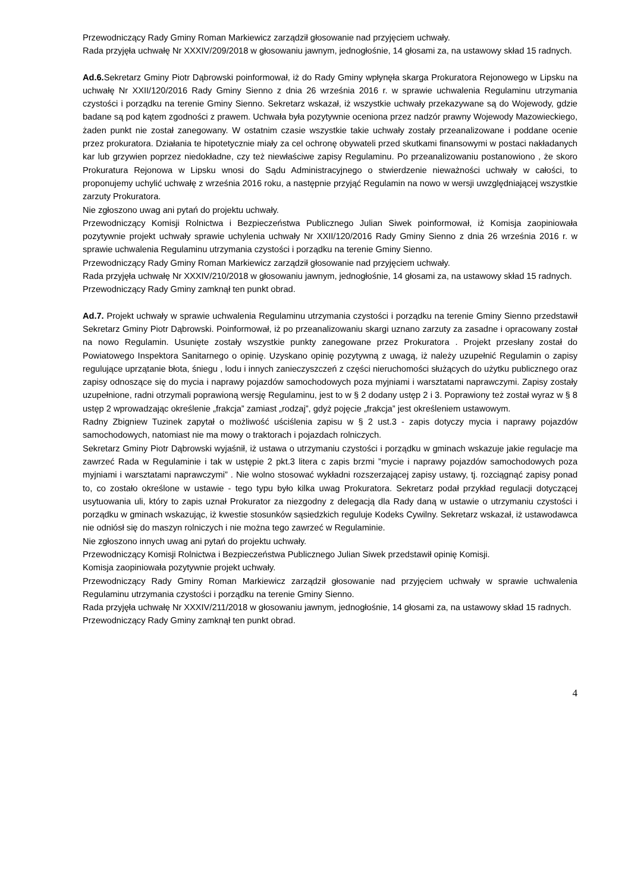Przewodniczący Rady Gminy Roman Markiewicz zarządził głosowanie nad przyjęciem uchwały.
Rada przyjęła uchwałę Nr XXXIV/209/2018 w głosowaniu jawnym, jednogłośnie, 14 głosami za, na ustawowy skład 15 radnych.
Ad.6. Sekretarz Gminy Piotr Dąbrowski poinformował, iż do Rady Gminy wpłynęła skarga Prokuratora Rejonowego w Lipsku na uchwałę Nr XXII/120/2016 Rady Gminy Sienno z dnia 26 września 2016 r. w sprawie uchwalenia Regulaminu utrzymania czystości i porządku na terenie Gminy Sienno. Sekretarz wskazał, iż wszystkie uchwały przekazywane są do Wojewody, gdzie badane są pod kątem zgodności z prawem. Uchwała była pozytywnie oceniona przez nadzór prawny Wojewody Mazowieckiego, żaden punkt nie został zanegowany. W ostatnim czasie wszystkie takie uchwały zostały przeanalizowane i poddane ocenie przez prokuratora. Działania te hipotetycznie miały za cel ochronę obywateli przed skutkami finansowymi w postaci nakładanych kar lub grzywien poprzez niedokładne, czy też niewłaściwe zapisy Regulaminu. Po przeanalizowaniu postanowiono , że skoro Prokuratura Rejonowa w Lipsku wnosi do Sądu Administracyjnego o stwierdzenie nieważności uchwały w całości, to proponujemy uchylić uchwałę z września 2016 roku, a następnie przyjąć Regulamin na nowo w wersji uwzględniającej wszystkie zarzuty Prokuratora.
Nie zgłoszono uwag ani pytań do projektu uchwały.
Przewodniczący Komisji Rolnictwa i Bezpieczeństwa Publicznego Julian Siwek poinformował, iż Komisja zaopiniowała pozytywnie projekt uchwały sprawie uchylenia uchwały Nr XXII/120/2016 Rady Gminy Sienno z dnia 26 września 2016 r. w sprawie uchwalenia Regulaminu utrzymania czystości i porządku na terenie Gminy Sienno.
Przewodniczący Rady Gminy Roman Markiewicz zarządził głosowanie nad przyjęciem uchwały.
Rada przyjęła uchwałę Nr XXXIV/210/2018 w głosowaniu jawnym, jednogłośnie, 14 głosami za, na ustawowy skład 15 radnych.
Przewodniczący Rady Gminy zamknął ten punkt obrad.
Ad.7. Projekt uchwały w sprawie uchwalenia Regulaminu utrzymania czystości i porządku na terenie Gminy Sienno przedstawił Sekretarz Gminy Piotr Dąbrowski. Poinformował, iż po przeanalizowaniu skargi uznano zarzuty za zasadne i opracowany został na nowo Regulamin. Usunięte zostały wszystkie punkty zanegowane przez Prokuratora . Projekt przesłany został do Powiatowego Inspektora Sanitarnego o opinię. Uzyskano opinię pozytywną z uwagą, iż należy uzupełnić Regulamin o zapisy regulujące uprzątanie błota, śniegu , lodu i innych zanieczyszczeń z części nieruchomości służących do użytku publicznego oraz zapisy odnoszące się do mycia i naprawy pojazdów samochodowych poza myjniami i warsztatami naprawczymi. Zapisy zostały uzupełnione, radni otrzymali poprawioną wersję Regulaminu, jest to w § 2 dodany ustęp 2 i 3. Poprawiony też został wyraz w § 8 ustęp 2 wprowadzając określenie „frakcja” zamiast „rodzaj”, gdyż pojęcie „frakcja” jest określeniem ustawowym.
Radny Zbigniew Tuzinek zapytał o możliwość uściślenia zapisu w § 2 ust.3 - zapis dotyczy mycia i naprawy pojazdów samochodowych, natomiast nie ma mowy o traktorach i pojazdach rolniczych.
Sekretarz Gminy Piotr Dąbrowski wyjaśnił, iż ustawa o utrzymaniu czystości i porządku w gminach wskazuje jakie regulacje ma zawrzeć Rada w Regulaminie i tak w ustępie 2 pkt.3 litera c zapis brzmi ”mycie i naprawy pojazdów samochodowych poza myjniami i warsztatami naprawczymi” . Nie wolno stosować wykładni rozszerzającej zapisy ustawy, tj. rozciągnąć zapisy ponad to, co zostało określone w ustawie - tego typu było kilka uwag Prokuratora. Sekretarz podał przykład regulacji dotyczącej usytuowania uli, który to zapis uznał Prokurator za niezgodny z delegacją dla Rady daną w ustawie o utrzymaniu czystości i porządku w gminach wskazując, iż kwestie stosunków sąsiedzkich reguluje Kodeks Cywilny. Sekretarz wskazał, iż ustawodawca nie odniósł się do maszyn rolniczych i nie można tego zawrzeć w Regulaminie.
Nie zgłoszono innych uwag ani pytań do projektu uchwały.
Przewodniczący Komisji Rolnictwa i Bezpieczeństwa Publicznego Julian Siwek przedstawił opinię Komisji.
Komisja zaopiniowała pozytywnie projekt uchwały.
Przewodniczący Rady Gminy Roman Markiewicz zarządził głosowanie nad przyjęciem uchwały w sprawie uchwalenia Regulaminu utrzymania czystości i porządku na terenie Gminy Sienno.
Rada przyjęła uchwałę Nr XXXIV/211/2018 w głosowaniu jawnym, jednogłośnie, 14 głosami za, na ustawowy skład 15 radnych.
Przewodniczący Rady Gminy zamknął ten punkt obrad.
4